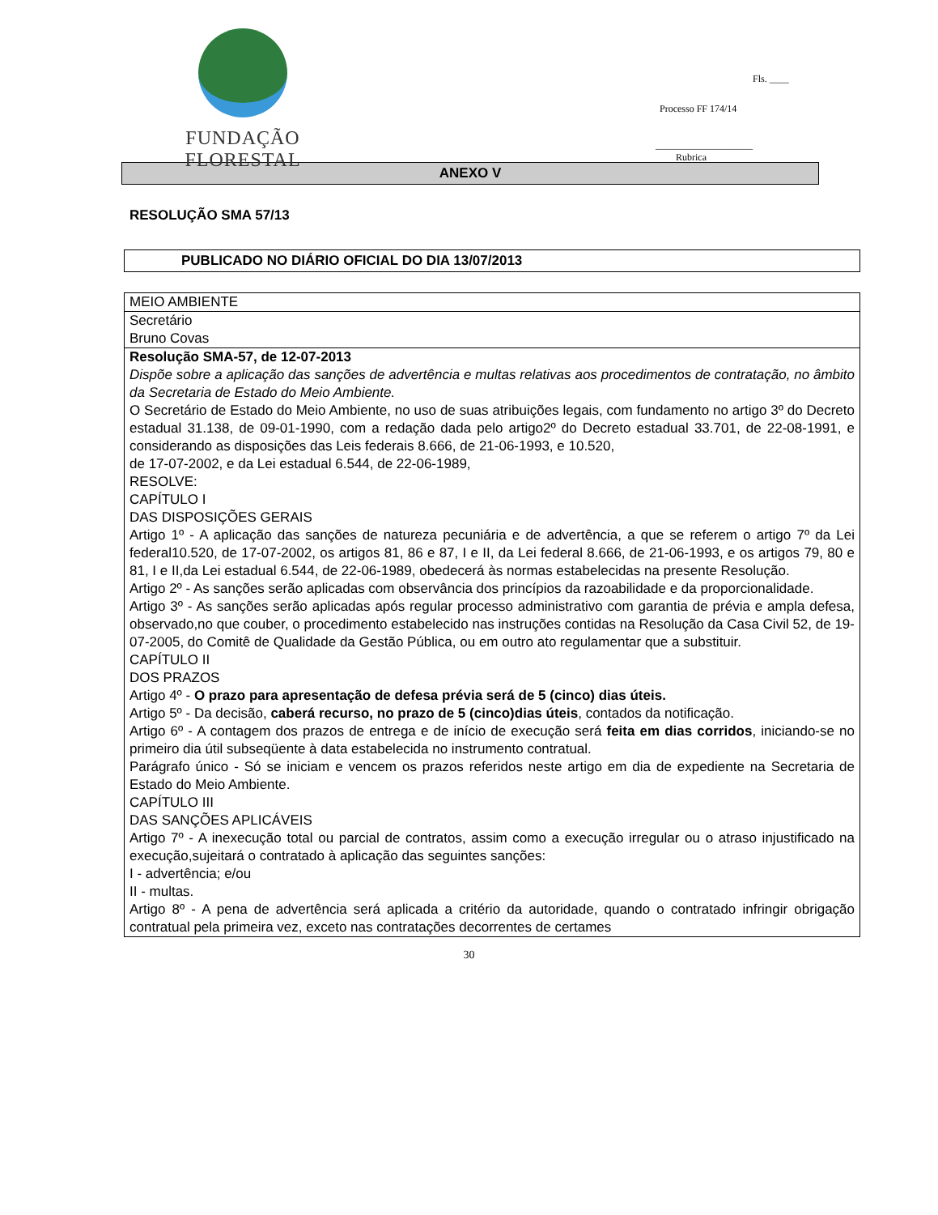FUNDAÇÃO FLORESTAL
Fls. ____
Processo FF 174/14
____________________
Rubrica
ANEXO V
RESOLUÇÃO SMA 57/13
PUBLICADO NO DIÁRIO OFICIAL DO DIA 13/07/2013
| MEIO AMBIENTE |
| Secretário Bruno Covas |
| Resolução SMA-57, de 12-07-2013 Dispõe sobre a aplicação das sanções de advertência e multas relativas aos procedimentos de contratação, no âmbito da Secretaria de Estado do Meio Ambiente. O Secretário de Estado do Meio Ambiente, no uso de suas atribuições legais, com fundamento no artigo 3º do Decreto estadual 31.138, de 09-01-1990, com a redação dada pelo artigo2º do Decreto estadual 33.701, de 22-08-1991, e considerando as disposições das Leis federais 8.666, de 21-06-1993, e 10.520, de 17-07-2002, e da Lei estadual 6.544, de 22-06-1989, RESOLVE: CAPÍTULO I DAS DISPOSIÇÕES GERAIS Artigo 1º - A aplicação das sanções de natureza pecuniária e de advertência, a que se referem o artigo 7º da Lei federal10.520, de 17-07-2002, os artigos 81, 86 e 87, I e II, da Lei federal 8.666, de 21-06-1993, e os artigos 79, 80 e 81, I e II,da Lei estadual 6.544, de 22-06-1989, obedecerá às normas estabelecidas na presente Resolução. Artigo 2º - As sanções serão aplicadas com observância dos princípios da razoabilidade e da proporcionalidade. Artigo 3º - As sanções serão aplicadas após regular processo administrativo com garantia de prévia e ampla defesa, observado,no que couber, o procedimento estabelecido nas instruções contidas na Resolução da Casa Civil 52, de 19-07-2005, do Comitê de Qualidade da Gestão Pública, ou em outro ato regulamentar que a substituir. CAPÍTULO II DOS PRAZOS Artigo 4º - O prazo para apresentação de defesa prévia será de 5 (cinco) dias úteis. Artigo 5º - Da decisão, caberá recurso, no prazo de 5 (cinco)dias úteis , contados da notificação. Artigo 6º - A contagem dos prazos de entrega e de início de execução será feita em dias corridos , iniciando-se no primeiro dia útil subseqüente à data estabelecida no instrumento contratual. Parágrafo único - Só se iniciam e vencem os prazos referidos neste artigo em dia de expediente na Secretaria de Estado do Meio Ambiente. CAPÍTULO III DAS SANÇÕES APLICÁVEIS Artigo 7º - A inexecução total ou parcial de contratos, assim como a execução irregular ou o atraso injustificado na execução,sujeitará o contratado à aplicação das seguintes sanções: I - advertência; e/ou II - multas. Artigo 8º - A pena de advertência será aplicada a critério da autoridade, quando o contratado infringir obrigação contratual pela primeira vez, exceto nas contratações decorrentes de certames |
30